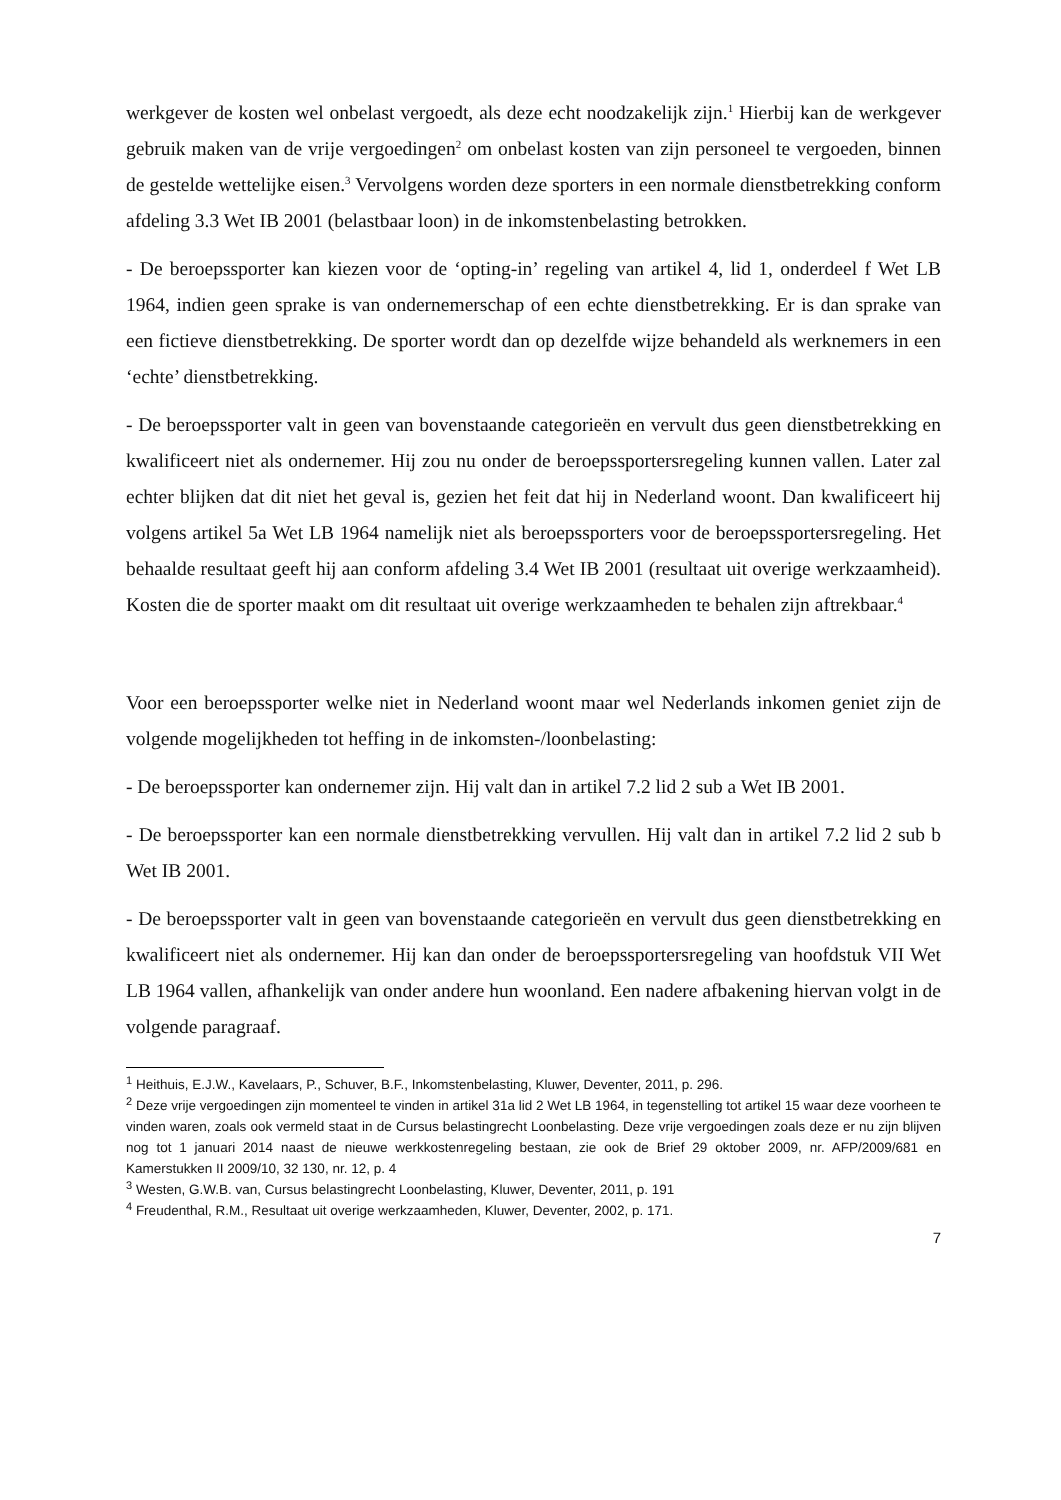werkgever de kosten wel onbelast vergoedt, als deze echt noodzakelijk zijn.<sup>1</sup> Hierbij kan de werkgever gebruik maken van de vrije vergoedingen<sup>2</sup> om onbelast kosten van zijn personeel te vergoeden, binnen de gestelde wettelijke eisen.<sup>3</sup> Vervolgens worden deze sporters in een normale dienstbetrekking conform afdeling 3.3 Wet IB 2001 (belastbaar loon) in de inkomstenbelasting betrokken.
- De beroepssporter kan kiezen voor de ‘opting-in’ regeling van artikel 4, lid 1, onderdeel f Wet LB 1964, indien geen sprake is van ondernemerschap of een echte dienstbetrekking. Er is dan sprake van een fictieve dienstbetrekking. De sporter wordt dan op dezelfde wijze behandeld als werknemers in een ‘echte’ dienstbetrekking.
- De beroepssporter valt in geen van bovenstaande categorieën en vervult dus geen dienstbetrekking en kwalificeert niet als ondernemer. Hij zou nu onder de beroepssportersregeling kunnen vallen. Later zal echter blijken dat dit niet het geval is, gezien het feit dat hij in Nederland woont. Dan kwalificeert hij volgens artikel 5a Wet LB 1964 namelijk niet als beroepssporters voor de beroepssportersregeling. Het behaalde resultaat geeft hij aan conform afdeling 3.4 Wet IB 2001 (resultaat uit overige werkzaamheid). Kosten die de sporter maakt om dit resultaat uit overige werkzaamheden te behalen zijn aftrekbaar.<sup>4</sup>
Voor een beroepssporter welke niet in Nederland woont maar wel Nederlands inkomen geniet zijn de volgende mogelijkheden tot heffing in de inkomsten-/loonbelasting:
- De beroepssporter kan ondernemer zijn. Hij valt dan in artikel 7.2 lid 2 sub a Wet IB 2001.
- De beroepssporter kan een normale dienstbetrekking vervullen. Hij valt dan in artikel 7.2 lid 2 sub b Wet IB 2001.
- De beroepssporter valt in geen van bovenstaande categorieën en vervult dus geen dienstbetrekking en kwalificeert niet als ondernemer. Hij kan dan onder de beroepssportersregeling van hoofdstuk VII Wet LB 1964 vallen, afhankelijk van onder andere hun woonland. Een nadere afbakening hiervan volgt in de volgende paragraaf.
<sup>1</sup> Heithuis, E.J.W., Kavelaars, P., Schuver, B.F., Inkomstenbelasting, Kluwer, Deventer, 2011, p. 296.
<sup>2</sup> Deze vrije vergoedingen zijn momenteel te vinden in artikel 31a lid 2 Wet LB 1964, in tegenstelling tot artikel 15 waar deze voorheen te vinden waren, zoals ook vermeld staat in de Cursus belastingrecht Loonbelasting. Deze vrije vergoedingen zoals deze er nu zijn blijven nog tot 1 januari 2014 naast de nieuwe werkkostenregeling bestaan, zie ook de Brief 29 oktober 2009, nr. AFP/2009/681 en Kamerstukken II 2009/10, 32 130, nr. 12, p. 4
<sup>3</sup> Westen, G.W.B. van, Cursus belastingrecht Loonbelasting, Kluwer, Deventer, 2011, p. 191
<sup>4</sup> Freudenthal, R.M., Resultaat uit overige werkzaamheden, Kluwer, Deventer, 2002, p. 171.
7